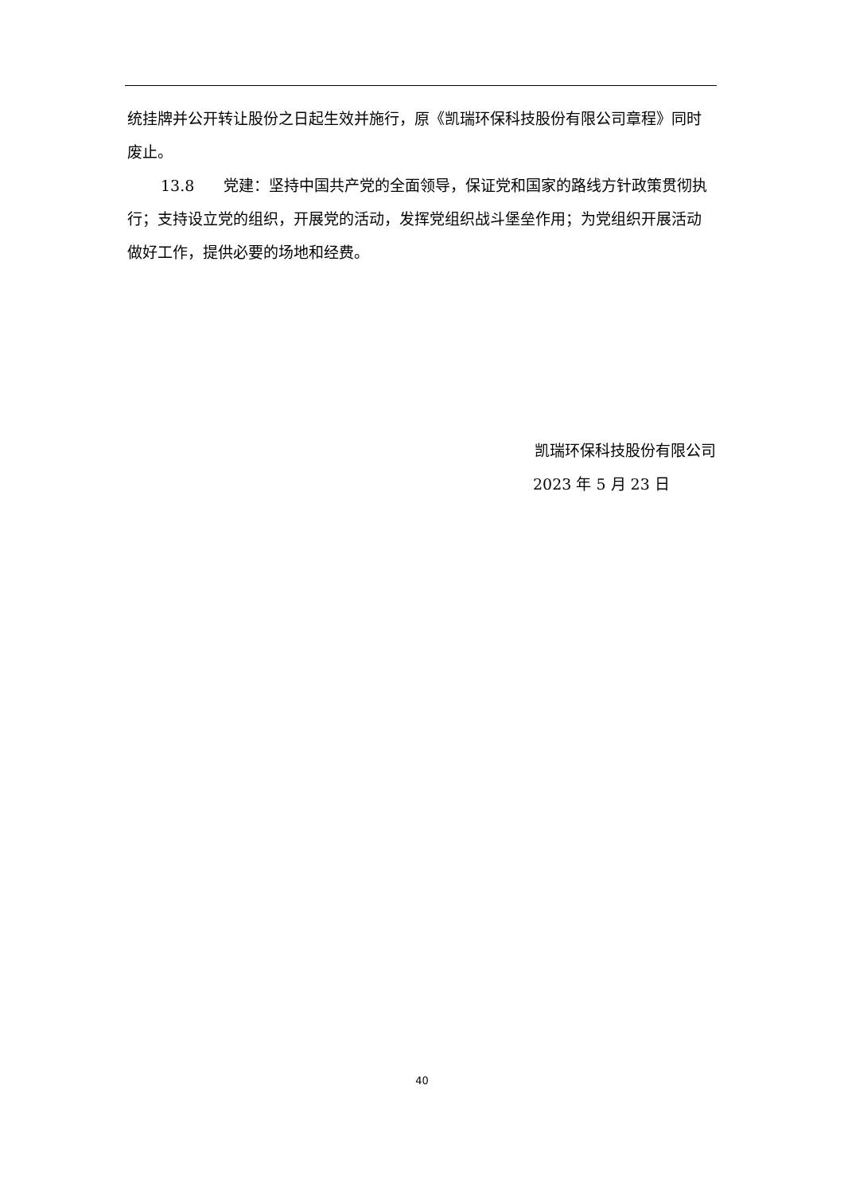统挂牌并公开转让股份之日起生效并施行，原《凯瑞环保科技股份有限公司章程》同时废止。
13.8 党建：坚持中国共产党的全面领导，保证党和国家的路线方针政策贯彻执行；支持设立党的组织，开展党的活动，发挥党组织战斗堡垒作用；为党组织开展活动做好工作，提供必要的场地和经费。
凯瑞环保科技股份有限公司
2023 年 5 月 23 日
40